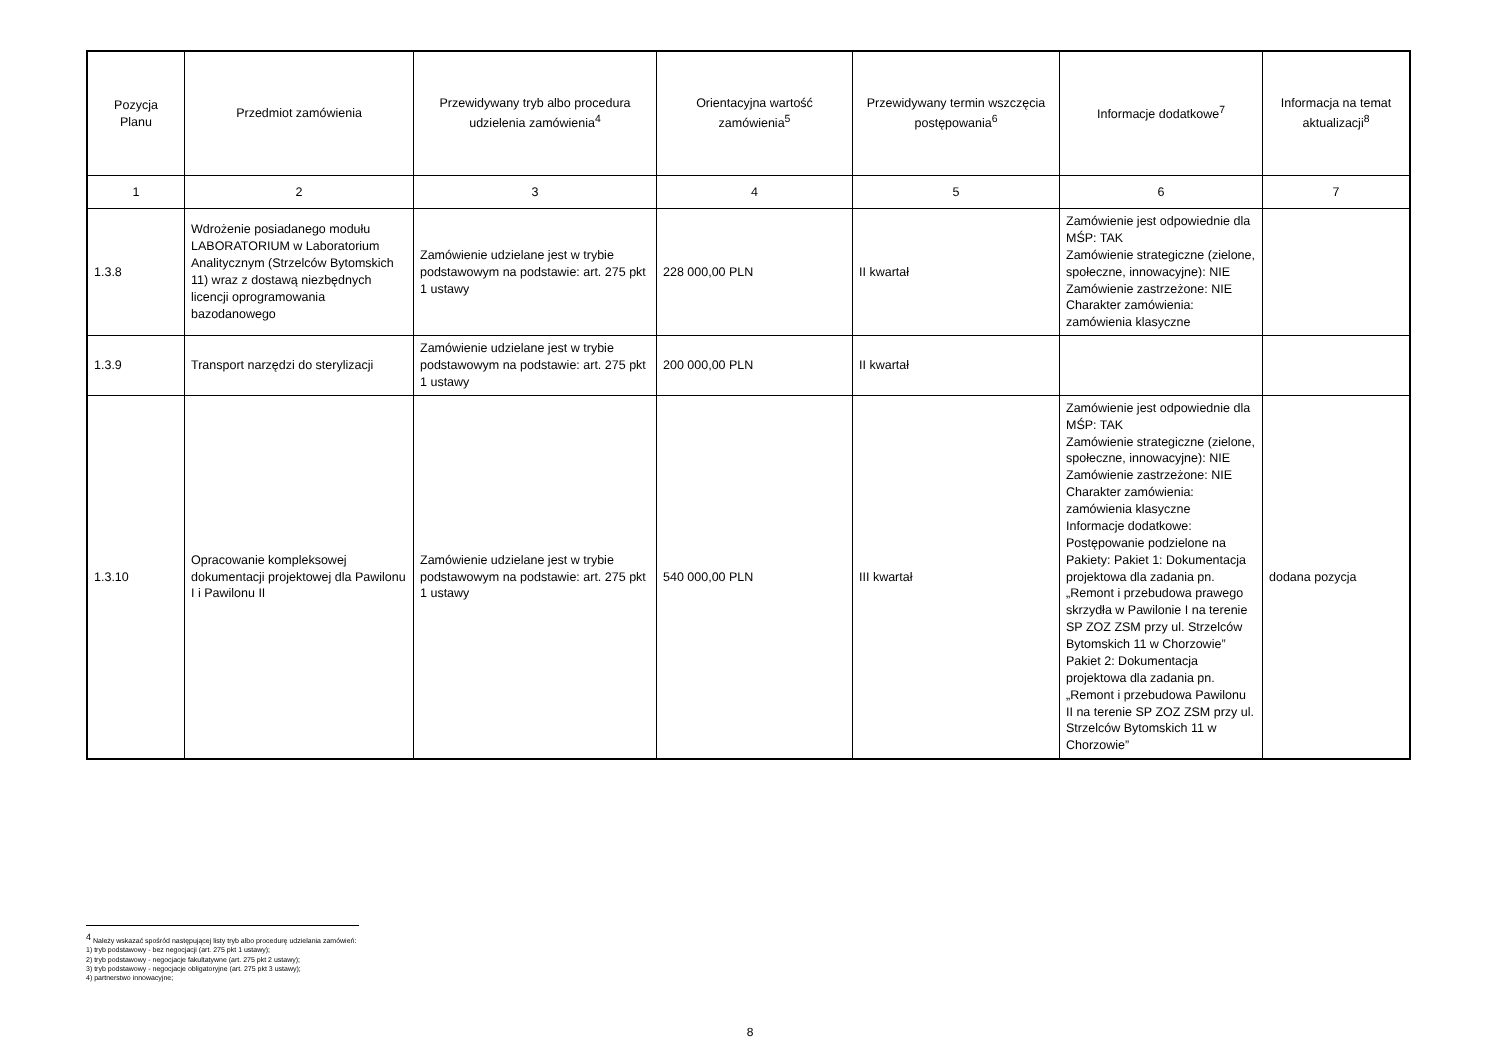| Pozycja Planu | Przedmiot zamówienia | Przewidywany tryb albo procedura udzielenia zamówienia<sup>4</sup> | Orientacyjna wartość zamówienia<sup>5</sup> | Przewidywany termin wszczęcia postępowania<sup>6</sup> | Informacje dodatkowe<sup>7</sup> | Informacja na temat aktualizacji<sup>8</sup> |
| --- | --- | --- | --- | --- | --- | --- |
| 1 | 2 | 3 | 4 | 5 | 6 | 7 |
| 1.3.8 | Wdrożenie posiadanego modułu LABORATORIUM w Laboratorium Analitycznym (Strzelców Bytomskich 11) wraz z dostawą niezbędnych licencji oprogramowania bazodanowego | Zamówienie udzielane jest w trybie podstawowym na podstawie: art. 275 pkt 1 ustawy | 228 000,00 PLN | II kwartał | Zamówienie jest odpowiednie dla MŚP: TAK Zamówienie strategiczne (zielone, społeczne, innowacyjne): NIE Zamówienie zastrzeżone: NIE Charakter zamówienia: zamówienia klasyczne | |
| 1.3.9 | Transport narzędzi do sterylizacji | Zamówienie udzielane jest w trybie podstawowym na podstawie: art. 275 pkt 1 ustawy | 200 000,00 PLN | II kwartał | | |
| 1.3.10 | Opracowanie kompleksowej dokumentacji projektowej dla Pawilonu I i Pawilonu II | Zamówienie udzielane jest w trybie podstawowym na podstawie: art. 275 pkt 1 ustawy | 540 000,00 PLN | III kwartał | Zamówienie jest odpowiednie dla MŚP: TAK Zamówienie strategiczne (zielone, społeczne, innowacyjne): NIE Zamówienie zastrzeżone: NIE Charakter zamówienia: zamówienia klasyczne Informacje dodatkowe: Postępowanie podzielone na Pakiety: Pakiet 1: Dokumentacja projektowa dla zadania pn. „Remont i przebudowa prawego skrzydła w Pawilonie I na terenie SP ZOZ ZSM przy ul. Strzelców Bytomskich 11 w Chorzowie” Pakiet 2: Dokumentacja projektowa dla zadania pn. „Remont i przebudowa Pawilonu II na terenie SP ZOZ ZSM przy ul. Strzelców Bytomskich 11 w Chorzowie” | dodana pozycja |
<sup>4</sup> Należy wskazać spośród następującej listy tryb albo procedurę udzielania zamówień:
1) tryb podstawowy - bez negocjacji (art. 275 pkt 1 ustawy);
2) tryb podstawowy - negocjacje fakultatywne (art. 275 pkt 2 ustawy);
3) tryb podstawowy - negocjacje obligatoryjne (art. 275 pkt 3 ustawy);
4) partnerstwo innowacyjne;
8